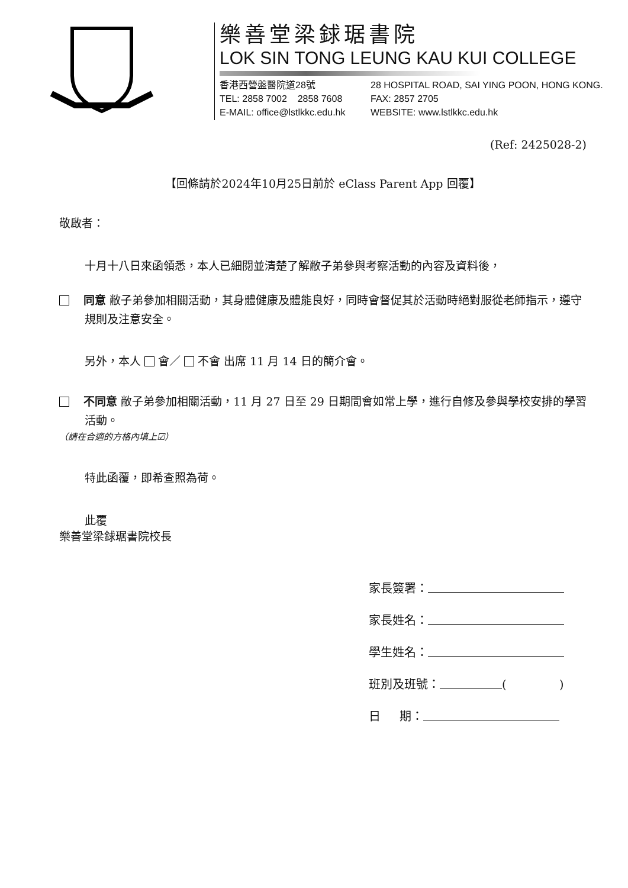樂善堂梁銶琚書院
LOK SIN TONG LEUNG KAU KUI COLLEGE
香港西營盤醫院道28號 28 HOSPITAL ROAD, SAI YING POON, HONG KONG.
TEL: 2858 7002 2858 7608
FAX: 2857 2705
E-MAIL: office@lstlkkc.edu.hk
WEBSITE: www.lstlkkc.edu.hk
(Ref: 2425028-2)
【回條請於2024年10月25日前於 eClass Parent App 回覆】
敬啟者：
十月十八日來函領悉，本人已細閱並清楚了解敝子弟參與考察活動的內容及資料後，
同意 敝子弟參加相關活動，其身體健康及體能良好，同時會督促其於活動時絕對服從老師指示，遵守規則及注意安全。
另外，本人 會／ 不會 出席 11 月 14 日的簡介會。
不同意 敝子弟參加相關活動，11 月 27 日至 29 日期間會如常上學，進行自修及參與學校安排的學習活動。
（請在合適的方格內填上☑）
特此函覆，即希查照為荷。
此覆
樂善堂梁銶琚書院校長
家長簽署：
家長姓名：
學生姓名：
班別及班號： ( )
日 期：